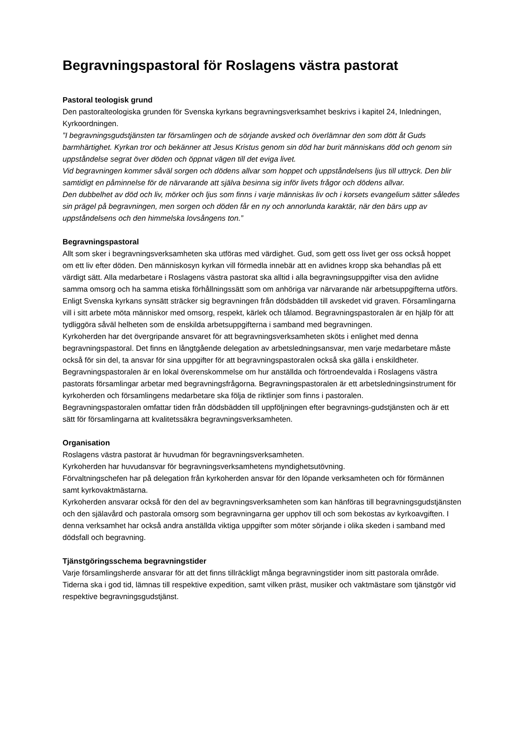Begravningspastoral för Roslagens västra pastorat
Pastoral teologisk grund
Den pastoralteologiska grunden för Svenska kyrkans begravningsverksamhet beskrivs i kapitel 24, Inledningen, Kyrkoordningen.
”I begravningsgudstjänsten tar församlingen och de sörjande avsked och överlämnar den som dött åt Guds barmhärtighet. Kyrkan tror och bekänner att Jesus Kristus genom sin död har burit människans död och genom sin uppståndelse segrat över döden och öppnat vägen till det eviga livet.
Vid begravningen kommer såväl sorgen och dödens allvar som hoppet och uppståndelsens ljus till uttryck. Den blir samtidigt en påminnelse för de närvarande att själva besinna sig inför livets frågor och dödens allvar.
Den dubbelhet av död och liv, mörker och ljus som finns i varje människas liv och i korsets evangelium sätter således sin prägel på begravningen, men sorgen och döden får en ny och annorlunda karaktär, när den bärs upp av uppståndelsens och den himmelska lovsångens ton.”
Begravningspastoral
Allt som sker i begravningsverksamheten ska utföras med värdighet. Gud, som gett oss livet ger oss också hoppet om ett liv efter döden. Den människosyn kyrkan vill förmedla innebär att en avlidnes kropp ska behandlas på ett värdigt sätt. Alla medarbetare i Roslagens västra pastorat ska alltid i alla begravningsuppgifter visa den avlidne samma omsorg och ha samma etiska förhållningssätt som om anhöriga var närvarande när arbetsuppgifterna utförs.
Enligt Svenska kyrkans synsätt sträcker sig begravningen från dödsbädden till avskedet vid graven. Församlingarna vill i sitt arbete möta människor med omsorg, respekt, kärlek och tålamod. Begravningspastoralen är en hjälp för att tydliggöra såväl helheten som de enskilda arbetsuppgifterna i samband med begravningen.
Kyrkoherden har det övergripande ansvaret för att begravningsverksamheten sköts i enlighet med denna begravningspastoral. Det finns en långtgående delegation av arbetsledningsansvar, men varje medarbetare måste också för sin del, ta ansvar för sina uppgifter för att begravningspastoralen också ska gälla i enskildheter.
Begravningspastoralen är en lokal överenskommelse om hur anställda och förtroendevalda i Roslagens västra pastorats församlingar arbetar med begravningsfrågorna. Begravningspastoralen är ett arbetsledningsinstrument för kyrkoherden och församlingens medarbetare ska följa de riktlinjer som finns i pastoralen.
Begravningspastoralen omfattar tiden från dödsbädden till uppföljningen efter begravnings-gudstjänsten och är ett sätt för församlingarna att kvalitetssäkra begravningsverksamheten.
Organisation
Roslagens västra pastorat är huvudman för begravningsverksamheten.
Kyrkoherden har huvudansvar för begravningsverksamhetens myndighetsutövning.
Förvaltningschefen har på delegation från kyrkoherden ansvar för den löpande verksamheten och för förmännen samt kyrkovaktmästarna.
Kyrkoherden ansvarar också för den del av begravningsverksamheten som kan hänföras till begravningsgudstjänsten och den själavård och pastorala omsorg som begravningarna ger upphov till och som bekostas av kyrkoavgiften. I denna verksamhet har också andra anställda viktiga uppgifter som möter sörjande i olika skeden i samband med dödsfall och begravning.
Tjänstgöringsschema begravningstider
Varje församlingsherde ansvarar för att det finns tillräckligt många begravningstider inom sitt pastorala område. Tiderna ska i god tid, lämnas till respektive expedition, samt vilken präst, musiker och vaktmästare som tjänstgör vid respektive begravningsgudstjänst.